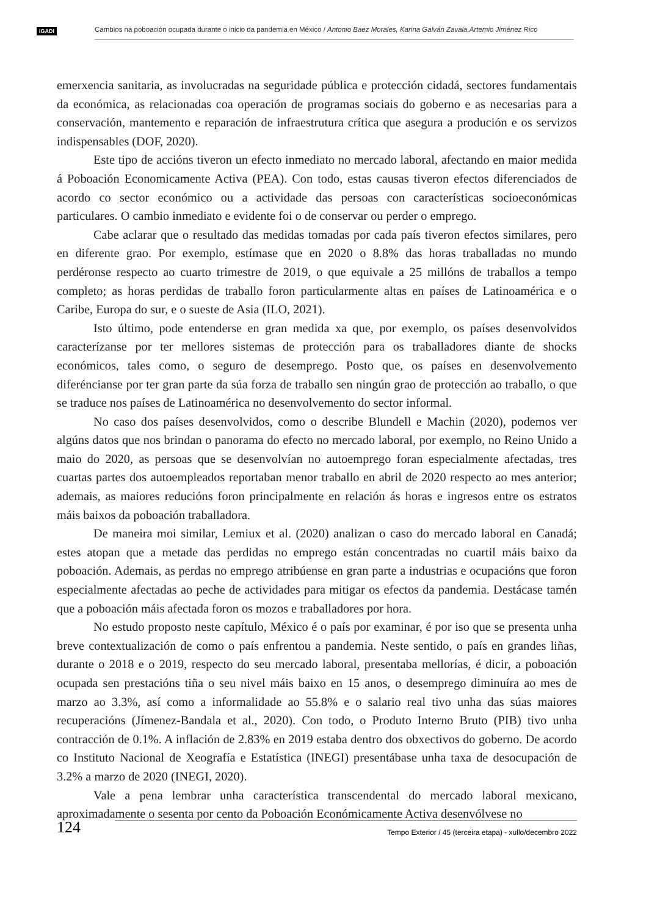IGADI
Cambios na poboación ocupada durante o inicio da pandemia en México / Antonio Baez Morales, Karina Galván Zavala,Artemio Jiménez Rico
emerxencia sanitaria, as involucradas na seguridade pública e protección cidadá, sectores fundamentais da económica, as relacionadas coa operación de programas sociais do goberno e as necesarias para a conservación, mantemento e reparación de infraestrutura crítica que asegura a produción e os servizos indispensables (DOF, 2020).
Este tipo de accións tiveron un efecto inmediato no mercado laboral, afectando en maior medida á Poboación Economicamente Activa (PEA). Con todo, estas causas tiveron efectos diferenciados de acordo co sector económico ou a actividade das persoas con características socioeconómicas particulares. O cambio inmediato e evidente foi o de conservar ou perder o emprego.
Cabe aclarar que o resultado das medidas tomadas por cada país tiveron efectos similares, pero en diferente grao. Por exemplo, estímase que en 2020 o 8.8% das horas traballadas no mundo perdéronse respecto ao cuarto trimestre de 2019, o que equivale a 25 millóns de traballos a tempo completo; as horas perdidas de traballo foron particularmente altas en países de Latinoamérica e o Caribe, Europa do sur, e o sueste de Asia (ILO, 2021).
Isto último, pode entenderse en gran medida xa que, por exemplo, os países desenvolvidos caracterízanse por ter mellores sistemas de protección para os traballadores diante de shocks económicos, tales como, o seguro de desemprego. Posto que, os países en desenvolvemento diferéncianse por ter gran parte da súa forza de traballo sen ningún grao de protección ao traballo, o que se traduce nos países de Latinoamérica no desenvolvemento do sector informal.
No caso dos países desenvolvidos, como o describe Blundell e Machin (2020), podemos ver algúns datos que nos brindan o panorama do efecto no mercado laboral, por exemplo, no Reino Unido a maio do 2020, as persoas que se desenvolvían no autoemprego foran especialmente afectadas, tres cuartas partes dos autoempleados reportaban menor traballo en abril de 2020 respecto ao mes anterior; ademais, as maiores reducións foron principalmente en relación ás horas e ingresos entre os estratos máis baixos da poboación traballadora.
De maneira moi similar, Lemiux et al. (2020) analizan o caso do mercado laboral en Canadá; estes atopan que a metade das perdidas no emprego están concentradas no cuartil máis baixo da poboación. Ademais, as perdas no emprego atribúense en gran parte a industrias e ocupacións que foron especialmente afectadas ao peche de actividades para mitigar os efectos da pandemia. Destácase tamén que a poboación máis afectada foron os mozos e traballadores por hora.
No estudo proposto neste capítulo, México é o país por examinar, é por iso que se presenta unha breve contextualización de como o país enfrentou a pandemia. Neste sentido, o país en grandes liñas, durante o 2018 e o 2019, respecto do seu mercado laboral, presentaba mellorías, é dicir, a poboación ocupada sen prestacións tiña o seu nivel máis baixo en 15 anos, o desemprego diminuíra ao mes de marzo ao 3.3%, así como a informalidade ao 55.8% e o salario real tivo unha das súas maiores recuperacións (Jímenez-Bandala et al., 2020). Con todo, o Produto Interno Bruto (PIB) tivo unha contracción de 0.1%. A inflación de 2.83% en 2019 estaba dentro dos obxectivos do goberno. De acordo co Instituto Nacional de Xeografía e Estatística (INEGI) presentábase unha taxa de desocupación de 3.2% a marzo de 2020 (INEGI, 2020).
Vale a pena lembrar unha característica transcendental do mercado laboral mexicano, aproximadamente o sesenta por cento da Poboación Económicamente Activa desenvólvese no
124
Tempo Exterior / 45 (terceira etapa) - xullo/decembro 2022